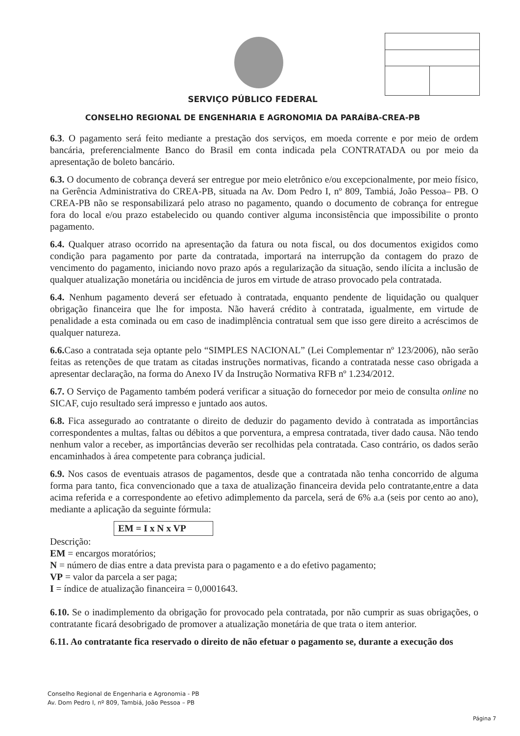SERVIÇO PÚBLICO FEDERAL
CONSELHO REGIONAL DE ENGENHARIA E AGRONOMIA DA PARAÍBA-CREA-PB
6.3. O pagamento será feito mediante a prestação dos serviços, em moeda corrente e por meio de ordem bancária, preferencialmente Banco do Brasil em conta indicada pela CONTRATADA ou por meio da apresentação de boleto bancário.
6.3. O documento de cobrança deverá ser entregue por meio eletrônico e/ou excepcionalmente, por meio físico, na Gerência Administrativa do CREA-PB, situada na Av. Dom Pedro I, nº 809, Tambiá, João Pessoa– PB. O CREA-PB não se responsabilizará pelo atraso no pagamento, quando o documento de cobrança for entregue fora do local e/ou prazo estabelecido ou quando contiver alguma inconsistência que impossibilite o pronto pagamento.
6.4. Qualquer atraso ocorrido na apresentação da fatura ou nota fiscal, ou dos documentos exigidos como condição para pagamento por parte da contratada, importará na interrupção da contagem do prazo de vencimento do pagamento, iniciando novo prazo após a regularização da situação, sendo ilícita a inclusão de qualquer atualização monetária ou incidência de juros em virtude de atraso provocado pela contratada.
6.4. Nenhum pagamento deverá ser efetuado à contratada, enquanto pendente de liquidação ou qualquer obrigação financeira que lhe for imposta. Não haverá crédito à contratada, igualmente, em virtude de penalidade a esta cominada ou em caso de inadimplência contratual sem que isso gere direito a acréscimos de qualquer natureza.
6.6. Caso a contratada seja optante pelo “SIMPLES NACIONAL” (Lei Complementar nº 123/2006), não serão feitas as retenções de que tratam as citadas instruções normativas, ficando a contratada nesse caso obrigada a apresentar declaração, na forma do Anexo IV da Instrução Normativa RFB nº 1.234/2012.
6.7. O Serviço de Pagamento também poderá verificar a situação do fornecedor por meio de consulta online no SICAF, cujo resultado será impresso e juntado aos autos.
6.8. Fica assegurado ao contratante o direito de deduzir do pagamento devido à contratada as importâncias correspondentes a multas, faltas ou débitos a que porventura, a empresa contratada, tiver dado causa. Não tendo nenhum valor a receber, as importâncias deverão ser recolhidas pela contratada. Caso contrário, os dados serão encaminhados à área competente para cobrança judicial.
6.9. Nos casos de eventuais atrasos de pagamentos, desde que a contratada não tenha concorrido de alguma forma para tanto, fica convencionado que a taxa de atualização financeira devida pelo contratante,entre a data acima referida e a correspondente ao efetivo adimplemento da parcela, será de 6% a.a (seis por cento ao ano), mediante a aplicação da seguinte fórmula:
EM = I x N x VP
Descrição:
EM = encargos moratórios;
N = número de dias entre a data prevista para o pagamento e a do efetivo pagamento;
VP = valor da parcela a ser paga;
I = índice de atualização financeira = 0,0001643.
6.10. Se o inadimplemento da obrigação for provocado pela contratada, por não cumprir as suas obrigações, o contratante ficará desobrigado de promover a atualização monetária de que trata o item anterior.
6.11. Ao contratante fica reservado o direito de não efetuar o pagamento se, durante a execução dos
Conselho Regional de Engenharia e Agronomia - PB
Av. Dom Pedro I, nº 809, Tambiá, João Pessoa – PB
Página 7